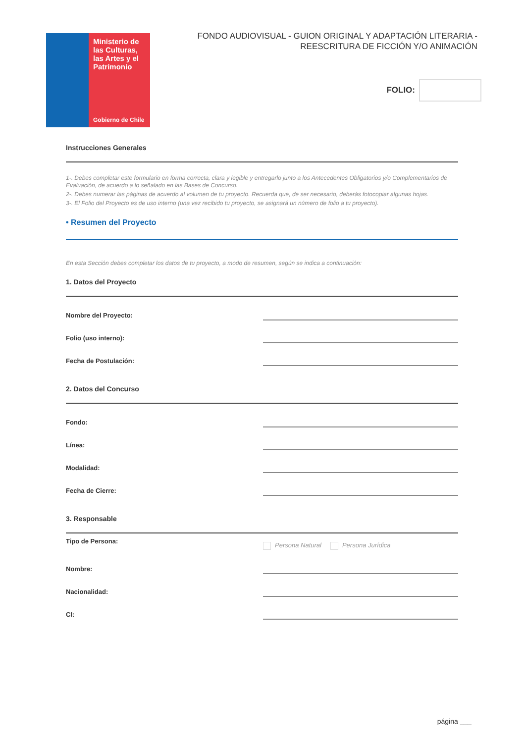Ministerio de las Culturas, las Artes y el Patrimonio
Gobierno de Chile
FONDO AUDIOVISUAL - GUION ORIGINAL Y ADAPTACIÓN LITERARIA -
REESCRITURA DE FICCIÓN Y/O ANIMACIÓN
FOLIO:
Instrucciones Generales
1-. Debes completar este formulario en forma correcta, clara y legible y entregarlo junto a los Antecedentes Obligatorios y/o Complementarios de Evaluación, de acuerdo a lo señalado en las Bases de Concurso.
2-. Debes numerar las páginas de acuerdo al volumen de tu proyecto. Recuerda que, de ser necesario, deberás fotocopiar algunas hojas.
3-. El Folio del Proyecto es de uso interno (una vez recibido tu proyecto, se asignará un número de folio a tu proyecto).
• Resumen del Proyecto
En esta Sección debes completar los datos de tu proyecto, a modo de resumen, según se indica a continuación:
1. Datos del Proyecto
Nombre del Proyecto:
Folio (uso interno):
Fecha de Postulación:
2. Datos del Concurso
Fondo:
Línea:
Modalidad:
Fecha de Cierre:
3. Responsable
Tipo de Persona:
Persona Natural Persona Jurídica
Nombre:
Nacionalidad:
CI:
página ___